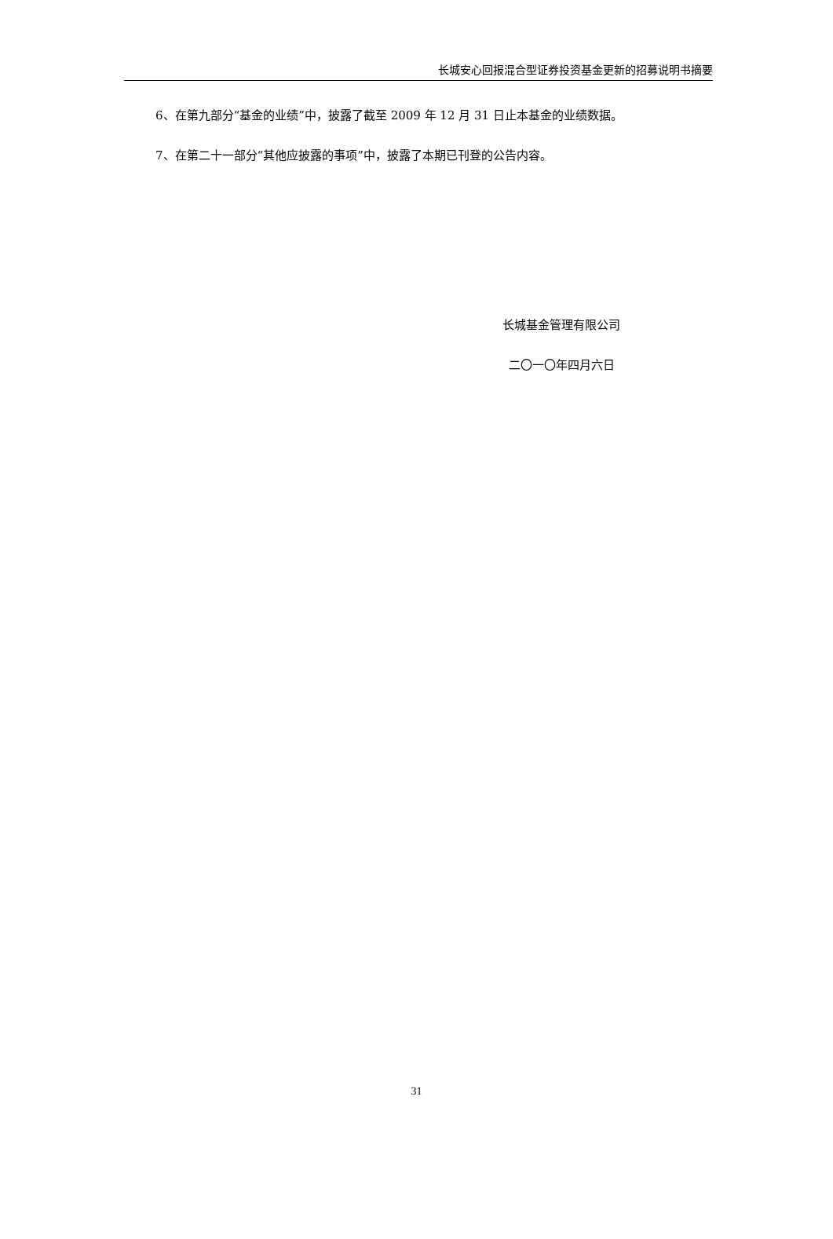长城安心回报混合型证券投资基金更新的招募说明书摘要
6、在第九部分“基金的业绩”中，披露了截至 2009 年 12 月 31 日止本基金的业绩数据。
7、在第二十一部分“其他应披露的事项”中，披露了本期已刊登的公告内容。
长城基金管理有限公司
二〇一〇年四月六日
31